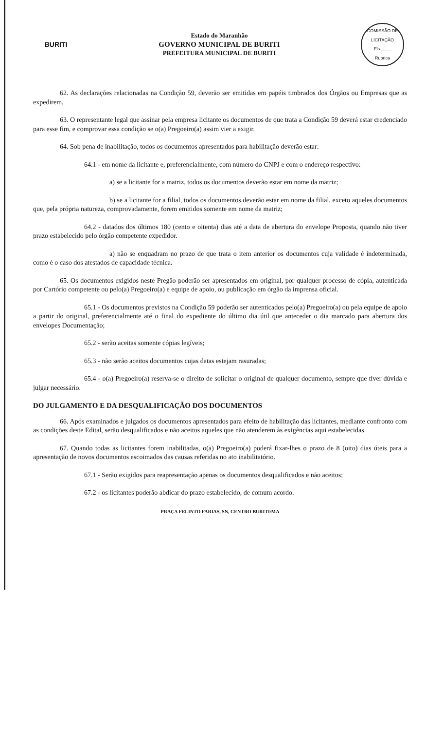BURITI
Estado do Maranhão
GOVERNO MUNICIPAL DE BURITI
PREFEITURA MUNICIPAL DE BURITI
COMISSÃO DE LICITAÇÃO
Fls.____
Rubrica
62. As declarações relacionadas na Condição 59, deverão ser emitidas em papéis timbrados dos Órgãos ou Empresas que as expedirem.
63. O representante legal que assinar pela empresa licitante os documentos de que trata a Condição 59 deverá estar credenciado para esse fim, e comprovar essa condição se o(a) Pregoeiro(a) assim vier a exigir.
64. Sob pena de inabilitação, todos os documentos apresentados para habilitação deverão estar:
64.1 - em nome da licitante e, preferencialmente, com número do CNPJ e com o endereço respectivo:
a) se a licitante for a matriz, todos os documentos deverão estar em nome da matriz;
b) se a licitante for a filial, todos os documentos deverão estar em nome da filial, exceto aqueles documentos que, pela própria natureza, comprovadamente, forem emitidos somente em nome da matriz;
64.2 - datados dos últimos 180 (cento e oitenta) dias até a data de abertura do envelope Proposta, quando não tiver prazo estabelecido pelo órgão competente expedidor.
a) não se enquadram no prazo de que trata o item anterior os documentos cuja validade é indeterminada, como é o caso dos atestados de capacidade técnica.
65. Os documentos exigidos neste Pregão poderão ser apresentados em original, por qualquer processo de cópia, autenticada por Cartório competente ou pelo(a) Pregoeiro(a) e equipe de apoio, ou publicação em órgão da imprensa oficial.
65.1 - Os documentos previstos na Condição 59 poderão ser autenticados pelo(a) Pregoeiro(a) ou pela equipe de apoio a partir do original, preferencialmente até o final do expediente do último dia útil que anteceder o dia marcado para abertura dos envelopes Documentação;
65.2 - serão aceitas somente cópias legíveis;
65.3 - não serão aceitos documentos cujas datas estejam rasuradas;
65.4 - o(a) Pregoeiro(a) reserva-se o direito de solicitar o original de qualquer documento, sempre que tiver dúvida e julgar necessário.
DO JULGAMENTO E DA DESQUALIFICAÇÃO DOS DOCUMENTOS
66. Após examinados e julgados os documentos apresentados para efeito de habilitação das licitantes, mediante confronto com as condições deste Edital, serão desqualificados e não aceitos aqueles que não atenderem às exigências aqui estabelecidas.
67. Quando todas as licitantes forem inabilitadas, o(a) Pregoeiro(a) poderá fixar-lhes o prazo de 8 (oito) dias úteis para a apresentação de novos documentos escoimados das causas referidas no ato inabilitatório.
67.1 - Serão exigidos para reapresentação apenas os documentos desqualificados e não aceitos;
67.2 - os licitantes poderão abdicar do prazo estabelecido, de comum acordo.
PRAÇA FELINTO FARIAS, SN, CENTRO BURITI/MA